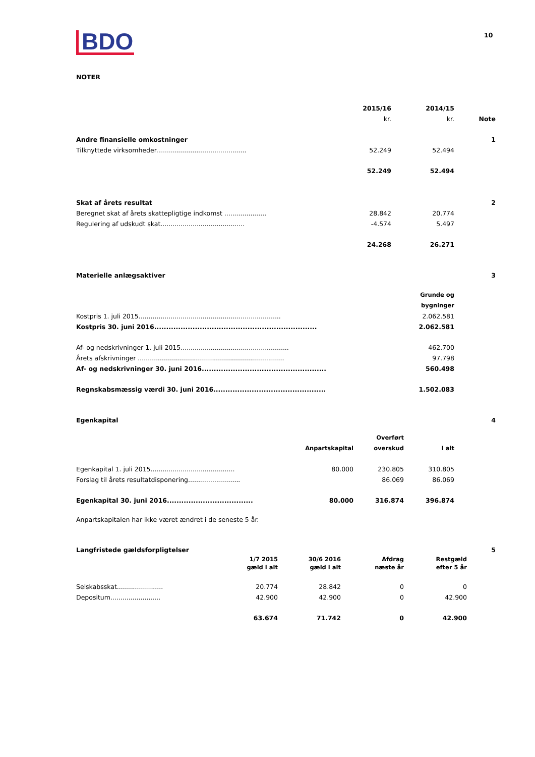BDO 10
NOTER
| | 2015/16 kr. | 2014/15 kr. | Note |
| --- | --- | --- | --- |
| Andre finansielle omkostninger | | | 1 |
| Tilknyttede virksomheder............................................. | 52.249 | 52.494 | |
| | 52.249 | 52.494 | |
| Skat af årets resultat | | | 2 |
| Beregnet skat af årets skattepligtige indkomst ..................... | 28.842 | 20.774 | |
| Regulering af udskudt skat.......................................... | -4.574 | 5.497 | |
| | 24.268 | 26.271 | |
| Materielle anlægsaktiver | | | 3 |
| | Grunde og bygninger | |
| Kostpris 1. juli 2015....................................................................... | 2.062.581 | |
| Kostpris 30. juni 2016.................................................................... | 2.062.581 | |
| Af- og nedskrivninger 1. juli 2015...................................................... | 462.700 | |
| Årets afskrivninger ......................................................................... | 97.798 | |
| Af- og nedskrivninger 30. juni 2016.................................................... | 560.498 | |
| Regnskabsmæssig værdi 30. juni 2016............................................... | 1.502.083 | |
| Egenkapital | 4 |
| | Anpartskapital | Overført overskud | I alt |
| Egenkapital 1. juli 2015.......................................... | 80.000 | 230.805 | 310.805 |
| Forslag til årets resultatdisponering.......................... | | 86.069 | 86.069 |
| Egenkapital 30. juni 2016.................................... | 80.000 | 316.874 | 396.874 |
Anpartskapitalen har ikke været ændret i de seneste 5 år.
| Langfristede gældsforpligtelser | | | | | 5 |
| | 1/7 2015 gæld i alt | 30/6 2016 gæld i alt | Afdrag næste år | Restgæld efter 5 år | |
| Selskabsskat....................... | 20.774 | 28.842 | 0 | 0 | |
| Depositum......................... | 42.900 | 42.900 | 0 | 42.900 | |
| | 63.674 | 71.742 | 0 | 42.900 | |